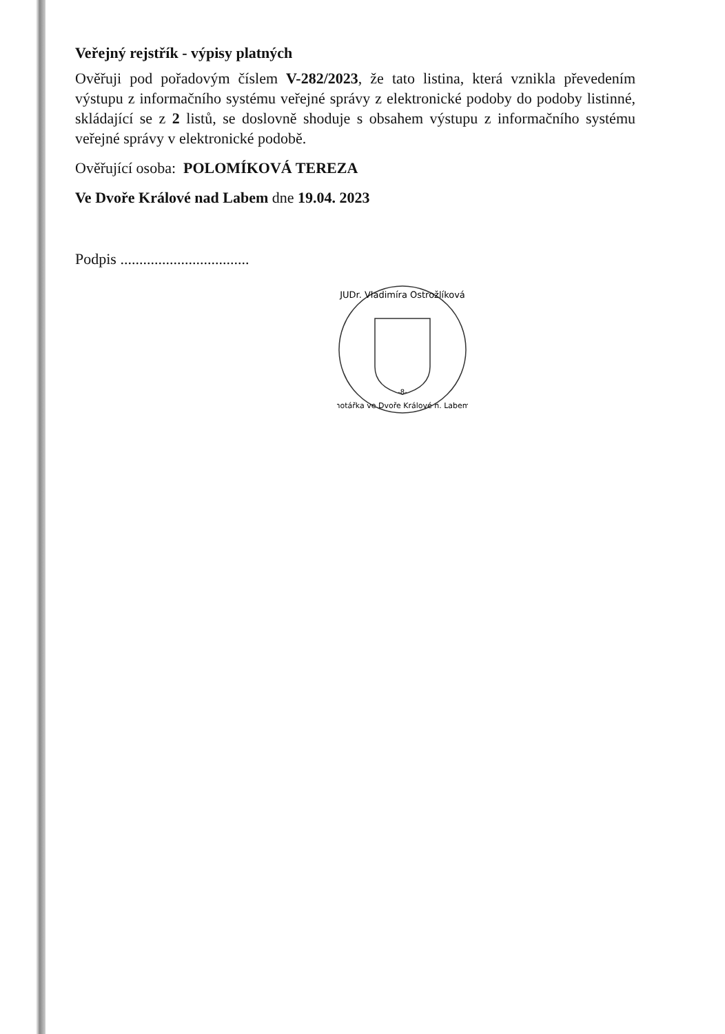Veřejný rejstřík - výpisy platných
Ověřuji pod pořadovým číslem V-282/2023, že tato listina, která vznikla převedením výstupu z informačního systému veřejné správy z elektronické podoby do podoby listinné, skládající se z 2 listů, se doslovně shoduje s obsahem výstupu z informačního systému veřejné správy v elektronické podobě.
Ověřující osoba: POLOMÍKOVÁ TEREZA
Ve Dvoře Králové nad Labem dne 19.04. 2023
Podpis ..................................
JUDr. Vladimíra Ostrožlíková
-8-
notářka ve Dvoře Králové n. Labem